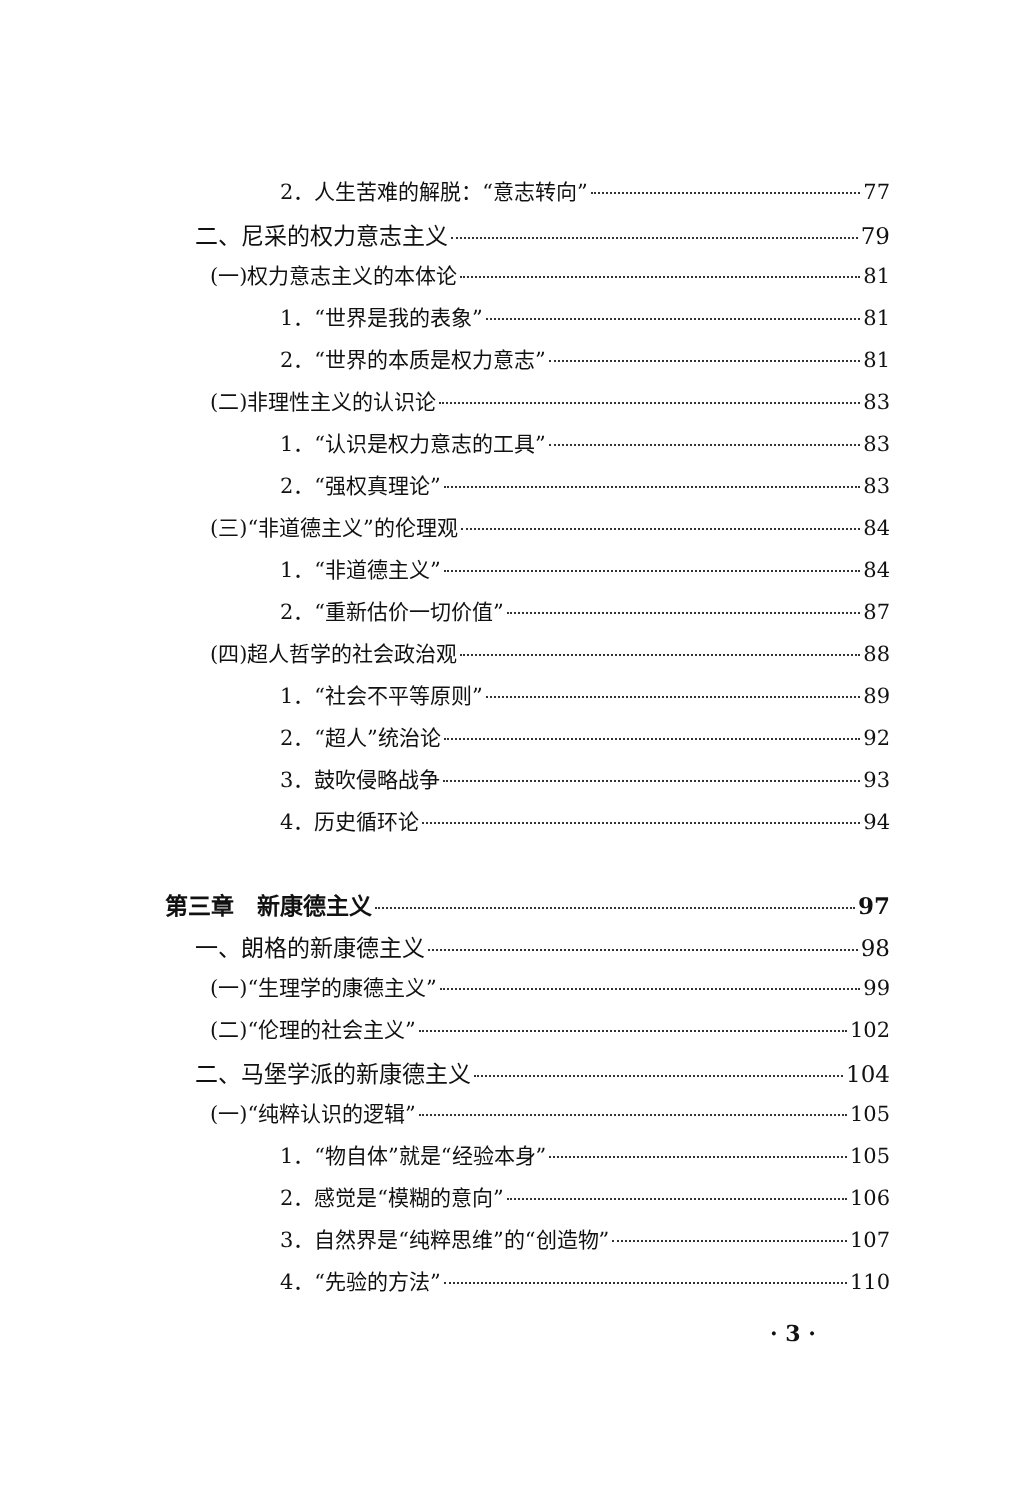2．人生苦难的解脱：“意志转向” 77
二、尼采的权力意志主义 79
(一)权力意志主义的本体论 81
1．“世界是我的表象” 81
2．“世界的本质是权力意志” 81
(二)非理性主义的认识论 83
1．“认识是权力意志的工具” 83
2．“强权真理论” 83
(三)“非道德主义”的伦理观 84
1．“非道德主义” 84
2．“重新估价一切价值” 87
(四)超人哲学的社会政治观 88
1．“社会不平等原则” 89
2．“超人”统治论 92
3．鼓吹侵略战争 93
4．历史循环论 94
第三章　新康德主义 97
一、朗格的新康德主义 98
(一)“生理学的康德主义” 99
(二)“伦理的社会主义” 102
二、马堡学派的新康德主义 104
(一)“纯粹认识的逻辑” 105
1．“物自体”就是“经验本身” 105
2．感觉是“模糊的意向” 106
3．自然界是“纯粹思维”的“创造物” 107
4．“先验的方法” 110
· 3 ·